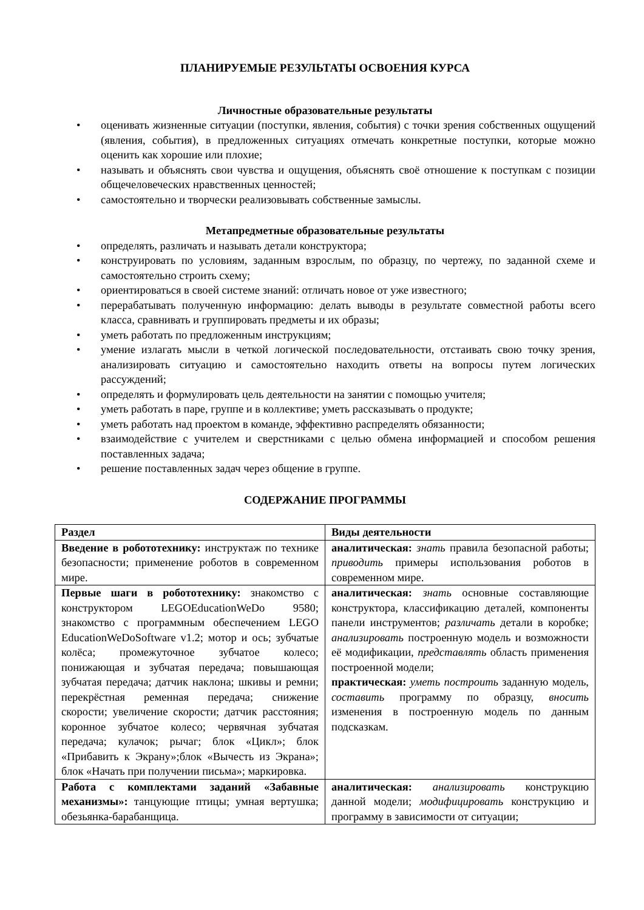ПЛАНИРУЕМЫЕ РЕЗУЛЬТАТЫ ОСВОЕНИЯ КУРСА
Личностные образовательные результаты
• оценивать жизненные ситуации (поступки, явления, события) с точки зрения собственных ощущений (явления, события), в предложенных ситуациях отмечать конкретные поступки, которые можно оценить как хорошие или плохие;
• называть и объяснять свои чувства и ощущения, объяснять своё отношение к поступкам с позиции общечеловеческих нравственных ценностей;
• самостоятельно и творчески реализовывать собственные замыслы.
Метапредметные образовательные результаты
• определять, различать и называть детали конструктора;
• конструировать по условиям, заданным взрослым, по образцу, по чертежу, по заданной схеме и самостоятельно строить схему;
• ориентироваться в своей системе знаний: отличать новое от уже известного;
• перерабатывать полученную информацию: делать выводы в результате совместной работы всего класса, сравнивать и группировать предметы и их образы;
• уметь работать по предложенным инструкциям;
• умение излагать мысли в четкой логической последовательности, отстаивать свою точку зрения, анализировать ситуацию и самостоятельно находить ответы на вопросы путем логических рассуждений;
• определять и формулировать цель деятельности на занятии с помощью учителя;
• уметь работать в паре, группе и в коллективе; уметь рассказывать о продукте;
• уметь работать над проектом в команде, эффективно распределять обязанности;
• взаимодействие с учителем и сверстниками с целью обмена информацией и способом решения поставленных задача;
• решение поставленных задач через общение в группе.
СОДЕРЖАНИЕ ПРОГРАММЫ
| Раздел | Виды деятельности |
| --- | --- |
| Введение в робототехнику: инструктаж по технике безопасности; применение роботов в современном мире. | аналитическая: знать правила безопасной работы; приводить примеры использования роботов в современном мире. |
| Первые шаги в робототехнику: знакомство с конструктором LEGOEducationWeDo 9580; знакомство с программным обеспечением LEGO EducationWeDoSoftware v1.2; мотор и ось; зубчатые колёса; промежуточное зубчатое колесо; понижающая и зубчатая передача; повышающая зубчатая передача; датчик наклона; шкивы и ремни; перекрёстная ременная передача; снижение скорости; увеличение скорости; датчик расстояния; коронное зубчатое колесо; червячная зубчатая передача; кулачок; рычаг; блок «Цикл»; блок «Прибавить к Экрану»;блок «Вычесть из Экрана»; блок «Начать при получении письма»; маркировка. | аналитическая: знать основные составляющие конструктора, классификацию деталей, компоненты панели инструментов; различать детали в коробке; анализировать построенную модель и возможности её модификации, представлять область применения построенной модели; практическая: уметь построить заданную модель, составить программу по образцу, вносить изменения в построенную модель по данным подсказкам. |
| Работа с комплектами заданий «Забавные механизмы»: танцующие птицы; умная вертушка; обезьянка-барабанщица. | аналитическая: анализировать конструкцию данной модели; модифицировать конструкцию и программу в зависимости от ситуации; |